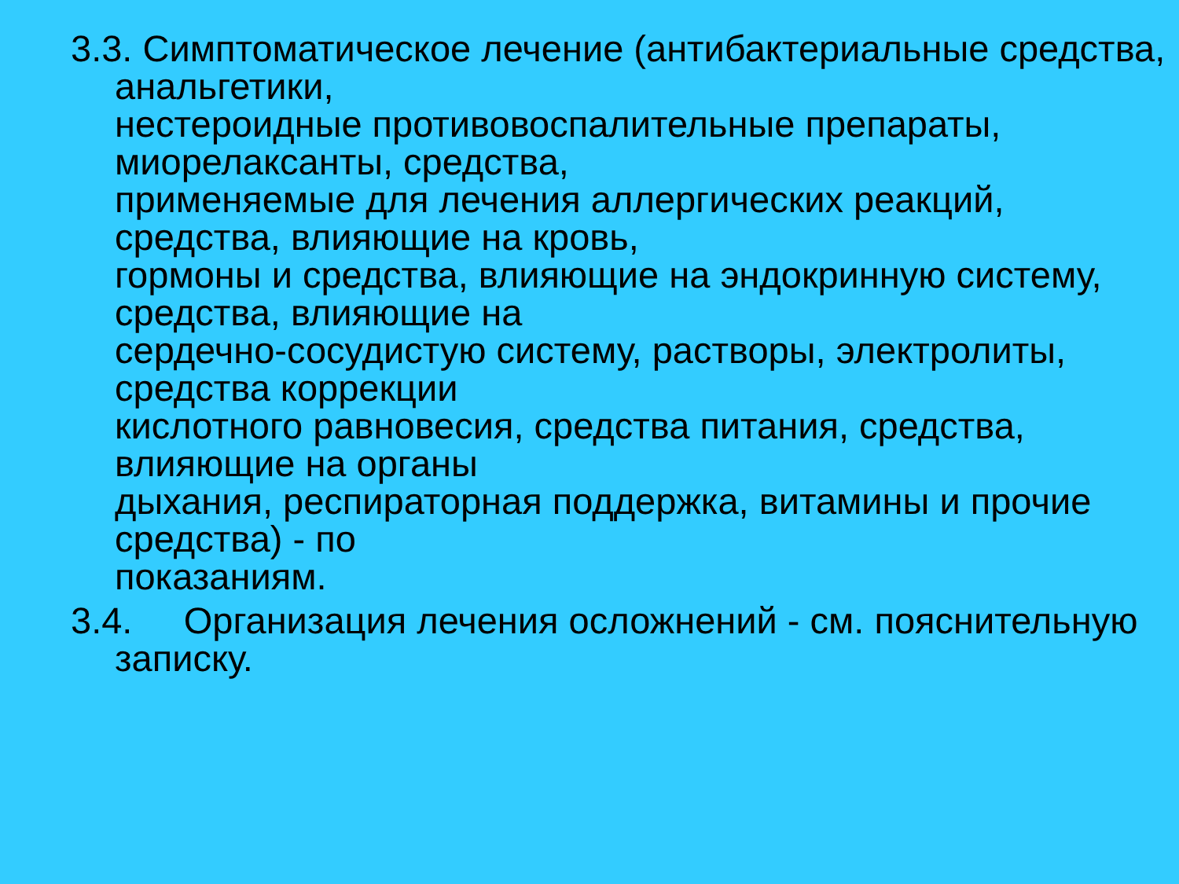3.3. Симптоматическое лечение (антибактериальные средства, анальгетики,
нестероидные противовоспалительные препараты, миорелаксанты, средства,
применяемые для лечения аллергических реакций, средства, влияющие на кровь,
гормоны и средства, влияющие на эндокринную систему, средства, влияющие на
сердечно-сосудистую систему, растворы, электролиты, средства коррекции
кислотного равновесия, средства питания, средства, влияющие на органы
дыхания, респираторная поддержка, витамины и прочие средства) - по
показаниям.
3.4. Организация лечения осложнений - см. пояснительную записку.